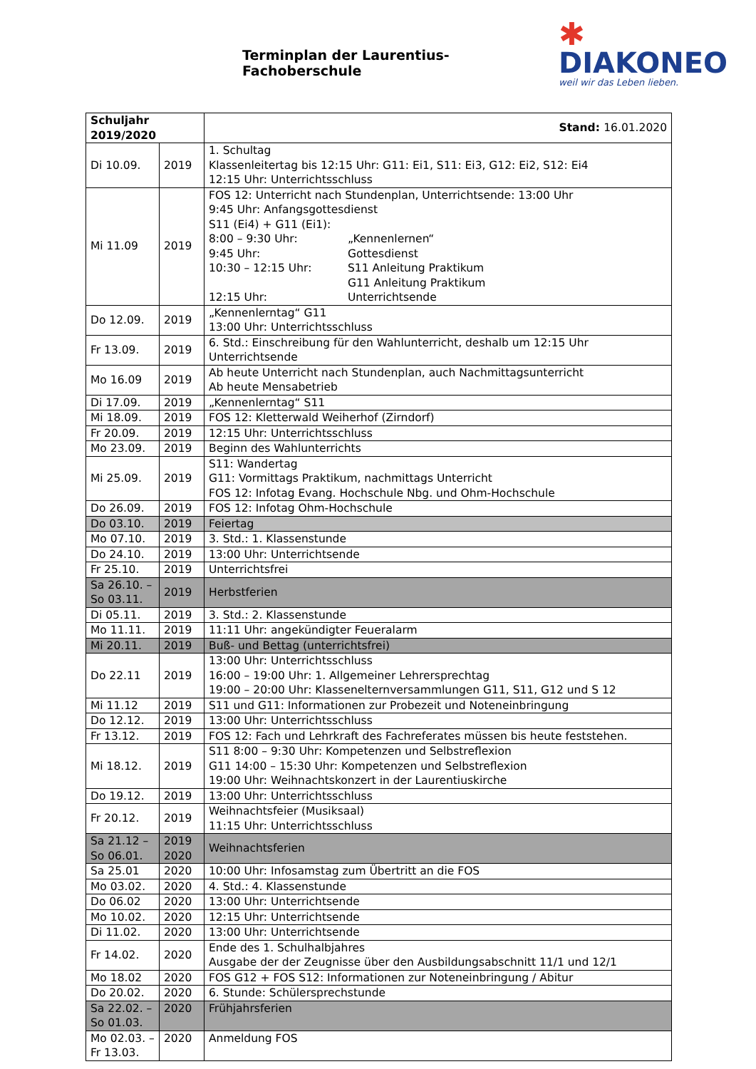Terminplan der Laurentius-Fachoberschule
✱
DIAKONEO
weil wir das Leben lieben.
| Schuljahr 2019/2020 | | Stand: 16.01.2020 |
| --- | --- | --- |
| Di 10.09. | 2019 | 1. Schultag Klassenleitertag bis 12:15 Uhr: G11: Ei1, S11: Ei3, G12: Ei2, S12: Ei4 12:15 Uhr: Unterrichtsschluss |
| Mi 11.09 | 2019 | FOS 12: Unterricht nach Stundenplan, Unterrichtsende: 13:00 Uhr 9:45 Uhr: Anfangsgottesdienst S11 (Ei4) + G11 (Ei1): 8:00 – 9:30 Uhr: „Kennenlernen“ 9:45 Uhr: Gottesdienst 10:30 – 12:15 Uhr: S11 Anleitung Praktikum G11 Anleitung Praktikum 12:15 Uhr: Unterrichtsende |
| Do 12.09. | 2019 | „Kennenlerntag“ G11 13:00 Uhr: Unterrichtsschluss |
| Fr 13.09. | 2019 | 6. Std.: Einschreibung für den Wahlunterricht, deshalb um 12:15 Uhr Unterrichtsende |
| Mo 16.09 | 2019 | Ab heute Unterricht nach Stundenplan, auch Nachmittagsunterricht Ab heute Mensabetrieb |
| Di 17.09. | 2019 | „Kennenlerntag“ S11 |
| Mi 18.09. | 2019 | FOS 12: Kletterwald Weiherhof (Zirndorf) |
| Fr 20.09. | 2019 | 12:15 Uhr: Unterrichtsschluss |
| Mo 23.09. | 2019 | Beginn des Wahlunterrichts |
| Mi 25.09. | 2019 | S11: Wandertag G11: Vormittags Praktikum, nachmittags Unterricht FOS 12: Infotag Evang. Hochschule Nbg. und Ohm-Hochschule |
| Do 26.09. | 2019 | FOS 12: Infotag Ohm-Hochschule |
| Do 03.10. | 2019 | Feiertag |
| Mo 07.10. | 2019 | 3. Std.: 1. Klassenstunde |
| Do 24.10. | 2019 | 13:00 Uhr: Unterrichtsende |
| Fr 25.10. | 2019 | Unterrichtsfrei |
| Sa 26.10. – So 03.11. | 2019 | Herbstferien |
| Di 05.11. | 2019 | 3. Std.: 2. Klassenstunde |
| Mo 11.11. | 2019 | 11:11 Uhr: angekündigter Feueralarm |
| Mi 20.11. | 2019 | Buß- und Bettag (unterrichtsfrei) |
| Do 22.11 | 2019 | 13:00 Uhr: Unterrichtsschluss 16:00 – 19:00 Uhr: 1. Allgemeiner Lehrersprechtag 19:00 – 20:00 Uhr: Klasseneltern­versammlungen G11, S11, G12 und S 12 |
| Mi 11.12 | 2019 | S11 und G11: Informationen zur Probezeit und Noteneinbringung |
| Do 12.12. | 2019 | 13:00 Uhr: Unterrichtsschluss |
| Fr 13.12. | 2019 | FOS 12: Fach und Lehrkraft des Fachreferates müssen bis heute feststehen. |
| Mi 18.12. | 2019 | S11 8:00 – 9:30 Uhr: Kompetenzen und Selbstreflexion G11 14:00 – 15:30 Uhr: Kompetenzen und Selbstreflexion 19:00 Uhr: Weihnachtskonzert in der Laurentiuskirche |
| Do 19.12. | 2019 | 13:00 Uhr: Unterrichtsschluss |
| Fr 20.12. | 2019 | Weihnachtsfeier (Musiksaal) 11:15 Uhr: Unterrichtsschluss |
| Sa 21.12 – So 06.01. | 2019 2020 | Weihnachtsferien |
| Sa 25.01 | 2020 | 10:00 Uhr: Infosamstag zum Übertritt an die FOS |
| Mo 03.02. | 2020 | 4. Std.: 4. Klassenstunde |
| Do 06.02 | 2020 | 13:00 Uhr: Unterrichtsende |
| Mo 10.02. | 2020 | 12:15 Uhr: Unterrichtsende |
| Di 11.02. | 2020 | 13:00 Uhr: Unterrichtsende |
| Fr 14.02. | 2020 | Ende des 1. Schulhalbjahres Ausgabe der der Zeugnisse über den Ausbildungsabschnitt 11/1 und 12/1 |
| Mo 18.02 | 2020 | FOS G12 + FOS S12: Informationen zur Noteneinbringung / Abitur |
| Do 20.02. | 2020 | 6. Stunde: Schülersprechstunde |
| Sa 22.02. – So 01.03. | 2020 | Frühjahrsferien |
| Mo 02.03. – Fr 13.03. | 2020 | Anmeldung FOS |